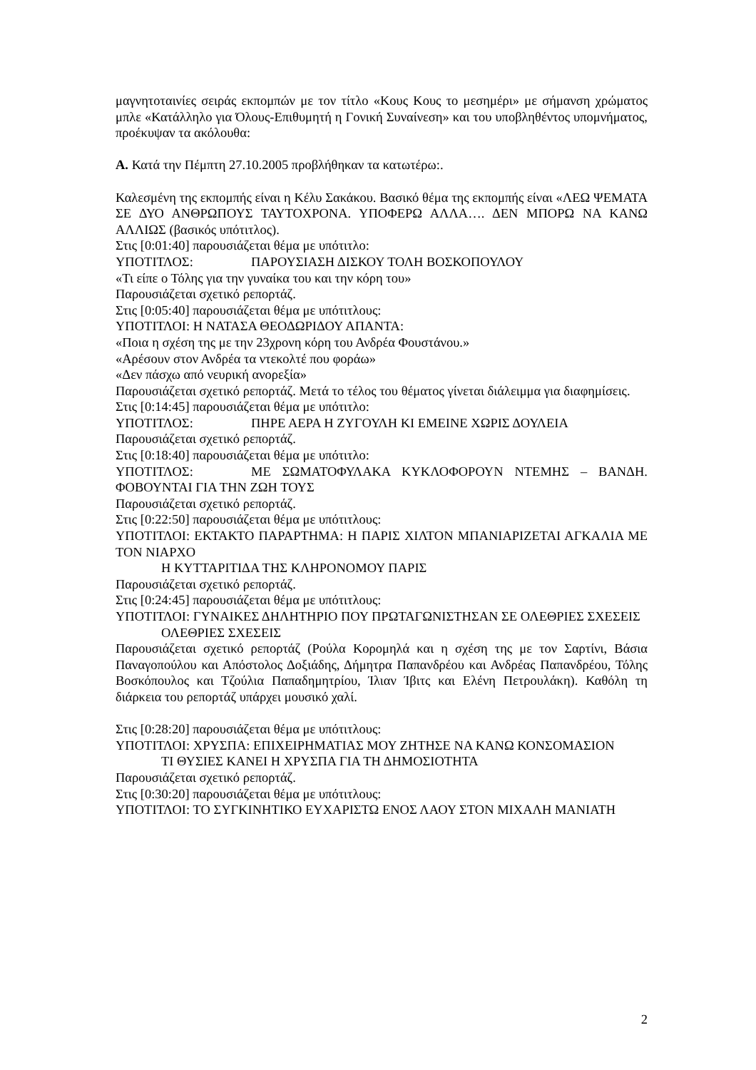μαγνητοταινίες σειράς εκπομπών με τον τίτλο «Κους Κους το μεσημέρι» με σήμανση χρώματος μπλε «Κατάλληλο για Όλους-Επιθυμητή η Γονική Συναίνεση» και του υποβληθέντος υπομνήματος, προέκυψαν τα ακόλουθα:
Α. Κατά την Πέμπτη 27.10.2005 προβλήθηκαν τα κατωτέρω:.
Καλεσμένη της εκπομπής είναι η Κέλυ Σακάκου. Βασικό θέμα της εκπομπής είναι «ΛΕΩ ΨΕΜΑΤΑ ΣΕ ΔΥΟ ΑΝΘΡΩΠΟΥΣ ΤΑΥΤΟΧΡΟΝΑ. ΥΠΟΦΕΡΩ ΑΛΛΑ…. ΔΕΝ ΜΠΟΡΩ ΝΑ ΚΑΝΩ ΑΛΛΙΩΣ (βασικός υπότιτλος).
Στις [0:01:40] παρουσιάζεται θέμα με υπότιτλο:
ΥΠΟΤΙΤΛΟΣ: ΠΑΡΟΥΣΙΑΣΗ ΔΙΣΚΟΥ ΤΟΛΗ ΒΟΣΚΟΠΟΥΛΟΥ
«Τι είπε ο Τόλης για την γυναίκα του και την κόρη του»
Παρουσιάζεται σχετικό ρεπορτάζ.
Στις [0:05:40] παρουσιάζεται θέμα με υπότιτλους:
ΥΠΟΤΙΤΛΟΙ: Η ΝΑΤΑΣΑ ΘΕΟΔΩΡΙΔΟΥ ΑΠΑΝΤΑ:
«Ποια η σχέση της με την 23χρονη κόρη του Ανδρέα Φουστάνου.»
«Αρέσουν στον Ανδρέα τα ντεκολτέ που φοράω»
«Δεν πάσχω από νευρική ανορεξία»
Παρουσιάζεται σχετικό ρεπορτάζ. Μετά το τέλος του θέματος γίνεται διάλειμμα για διαφημίσεις.
Στις [0:14:45] παρουσιάζεται θέμα με υπότιτλο:
ΥΠΟΤΙΤΛΟΣ: ΠΗΡΕ ΑΕΡΑ Η ΖΥΓΟΥΛΗ ΚΙ ΕΜΕΙΝΕ ΧΩΡΙΣ ΔΟΥΛΕΙΑ
Παρουσιάζεται σχετικό ρεπορτάζ.
Στις [0:18:40] παρουσιάζεται θέμα με υπότιτλο:
ΥΠΟΤΙΤΛΟΣ: ΜΕ ΣΩΜΑΤΟΦΥΛΑΚΑ ΚΥΚΛΟΦΟΡΟΥΝ ΝΤΕΜΗΣ – ΒΑΝΔΗ. ΦΟΒΟΥΝΤΑΙ ΓΙΑ ΤΗΝ ΖΩΗ ΤΟΥΣ
Παρουσιάζεται σχετικό ρεπορτάζ.
Στις [0:22:50] παρουσιάζεται θέμα με υπότιτλους:
ΥΠΟΤΙΤΛΟΙ: ΕΚΤΑΚΤΟ ΠΑΡΑΡΤΗΜΑ: Η ΠΑΡΙΣ ΧΙΛΤΟΝ ΜΠΑΝΙΑΡΙΖΕΤΑΙ ΑΓΚΑΛΙΑ ΜΕ ΤΟΝ ΝΙΑΡΧΟ
Η ΚΥΤΤΑΡΙΤΙΔΑ ΤΗΣ ΚΛΗΡΟΝΟΜΟΥ ΠΑΡΙΣ
Παρουσιάζεται σχετικό ρεπορτάζ.
Στις [0:24:45] παρουσιάζεται θέμα με υπότιτλους:
ΥΠΟΤΙΤΛΟΙ: ΓΥΝΑΙΚΕΣ ΔΗΛΗΤΗΡΙΟ ΠΟΥ ΠΡΩΤΑΓΩΝΙΣΤΗΣΑΝ ΣΕ ΟΛΕΘΡΙΕΣ ΣΧΕΣΕΙΣ
ΟΛΕΘΡΙΕΣ ΣΧΕΣΕΙΣ
Παρουσιάζεται σχετικό ρεπορτάζ (Ρούλα Κορομηλά και η σχέση της με τον Σαρτίνι, Βάσια Παναγοπούλου και Απόστολος Δοξιάδης, Δήμητρα Παπανδρέου και Ανδρέας Παπανδρέου, Τόλης Βοσκόπουλος και Τζούλια Παπαδημητρίου, Ίλιαν Ίβιτς και Ελένη Πετρουλάκη). Καθόλη τη διάρκεια του ρεπορτάζ υπάρχει μουσικό χαλί.
Στις [0:28:20] παρουσιάζεται θέμα με υπότιτλους:
ΥΠΟΤΙΤΛΟΙ: ΧΡΥΣΠΑ: ΕΠΙΧΕΙΡΗΜΑΤΙΑΣ ΜΟΥ ΖΗΤΗΣΕ ΝΑ ΚΑΝΩ ΚΟΝΣΟΜΑΣΙΟΝ
ΤΙ ΘΥΣΙΕΣ ΚΑΝΕΙ Η ΧΡΥΣΠΑ ΓΙΑ ΤΗ ΔΗΜΟΣΙΟΤΗΤΑ
Παρουσιάζεται σχετικό ρεπορτάζ.
Στις [0:30:20] παρουσιάζεται θέμα με υπότιτλους:
ΥΠΟΤΙΤΛΟΙ: ΤΟ ΣΥΓΚΙΝΗΤΙΚΟ ΕΥΧΑΡΙΣΤΩ ΕΝΟΣ ΛΑΟΥ ΣΤΟΝ ΜΙΧΑΛΗ ΜΑΝΙΑΤΗ
2